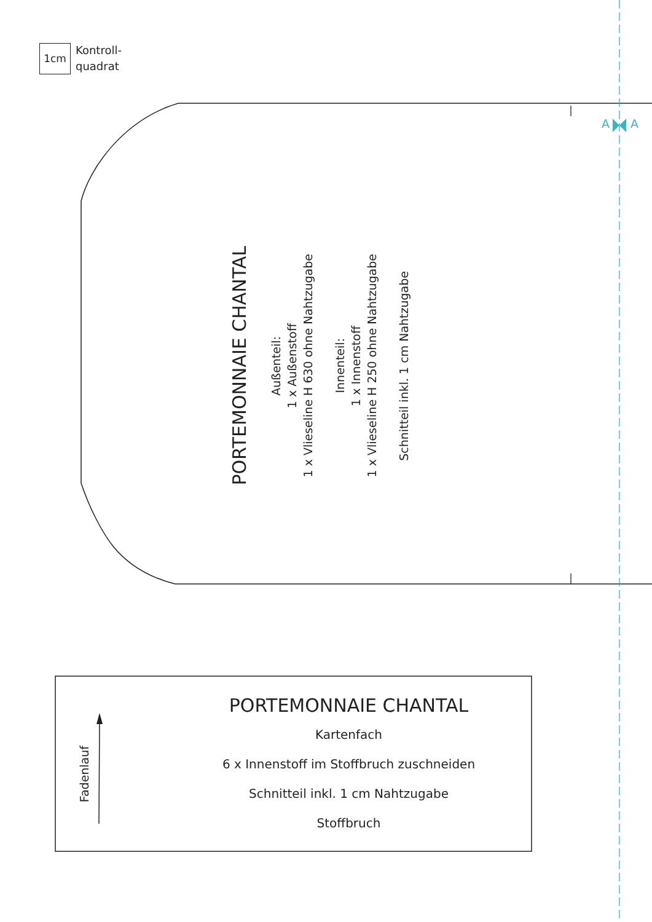1cm
Kontroll-
quadrat
A A
PORTEMONNAIE CHANTAL
Außenteil:
1 x Außenstoff
1 x Vlieseline H 630 ohne Nahtzugabe
Innenteil:
1 x Innenstoff
1 x Vlieseline H 250 ohne Nahtzugabe
Schnitteil inkl. 1 cm Nahtzugabe
Fadenlauf
PORTEMONNAIE CHANTAL
Kartenfach
6 x Innenstoff im Stoffbruch zuschneiden
Schnitteil inkl. 1 cm Nahtzugabe
Stoffbruch